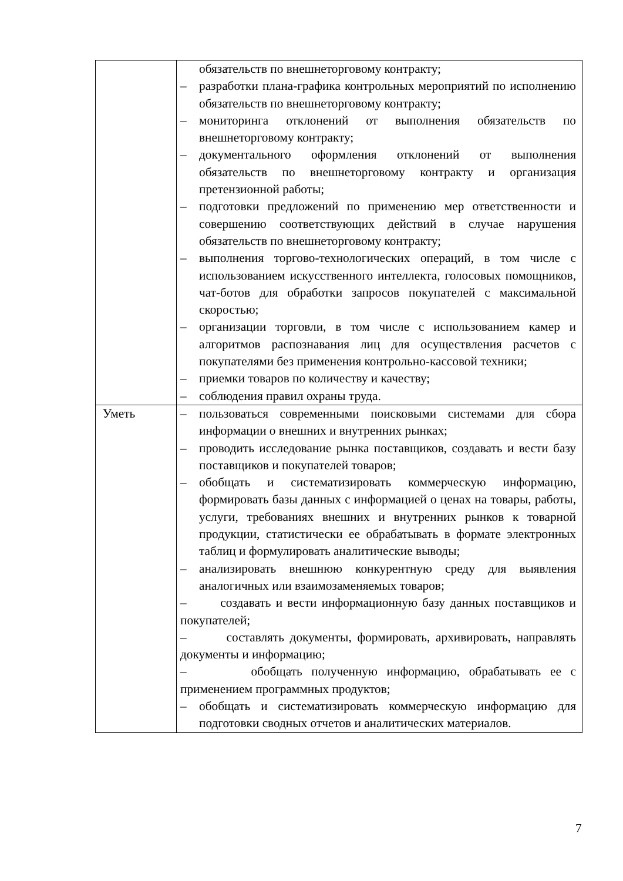| | обязательств по внешнеторговому контракту; – разработки плана-графика контрольных мероприятий по исполнению обязательств по внешнеторговому контракту; – мониторинга отклонений от выполнения обязательств по внешнеторговому контракту; – документального оформления отклонений от выполнения обязательств по внешнеторговому контракту и организация претензионной работы; – подготовки предложений по применению мер ответственности и совершению соответствующих действий в случае нарушения обязательств по внешнеторговому контракту; – выполнения торгово-технологических операций, в том числе с использованием искусственного интеллекта, голосовых помощников, чат-ботов для обработки запросов покупателей с максимальной скоростью; – организации торговли, в том числе с использованием камер и алгоритмов распознавания лиц для осуществления расчетов с покупателями без применения контрольно-кассовой техники; – приемки товаров по количеству и качеству; – соблюдения правил охраны труда. |
| Уметь | – пользоваться современными поисковыми системами для сбора информации о внешних и внутренних рынках; – проводить исследование рынка поставщиков, создавать и вести базу поставщиков и покупателей товаров; – обобщать и систематизировать коммерческую информацию, формировать базы данных с информацией о ценах на товары, работы, услуги, требованиях внешних и внутренних рынков к товарной продукции, статистически ее обрабатывать в формате электронных таблиц и формулировать аналитические выводы; – анализировать внешнюю конкурентную среду для выявления аналогичных или взаимозаменяемых товаров; – создавать и вести информационную базу данных поставщиков и покупателей; – составлять документы, формировать, архивировать, направлять документы и информацию; – обобщать полученную информацию, обрабатывать ее с применением программных продуктов; – обобщать и систематизировать коммерческую информацию для подготовки сводных отчетов и аналитических материалов. |
7